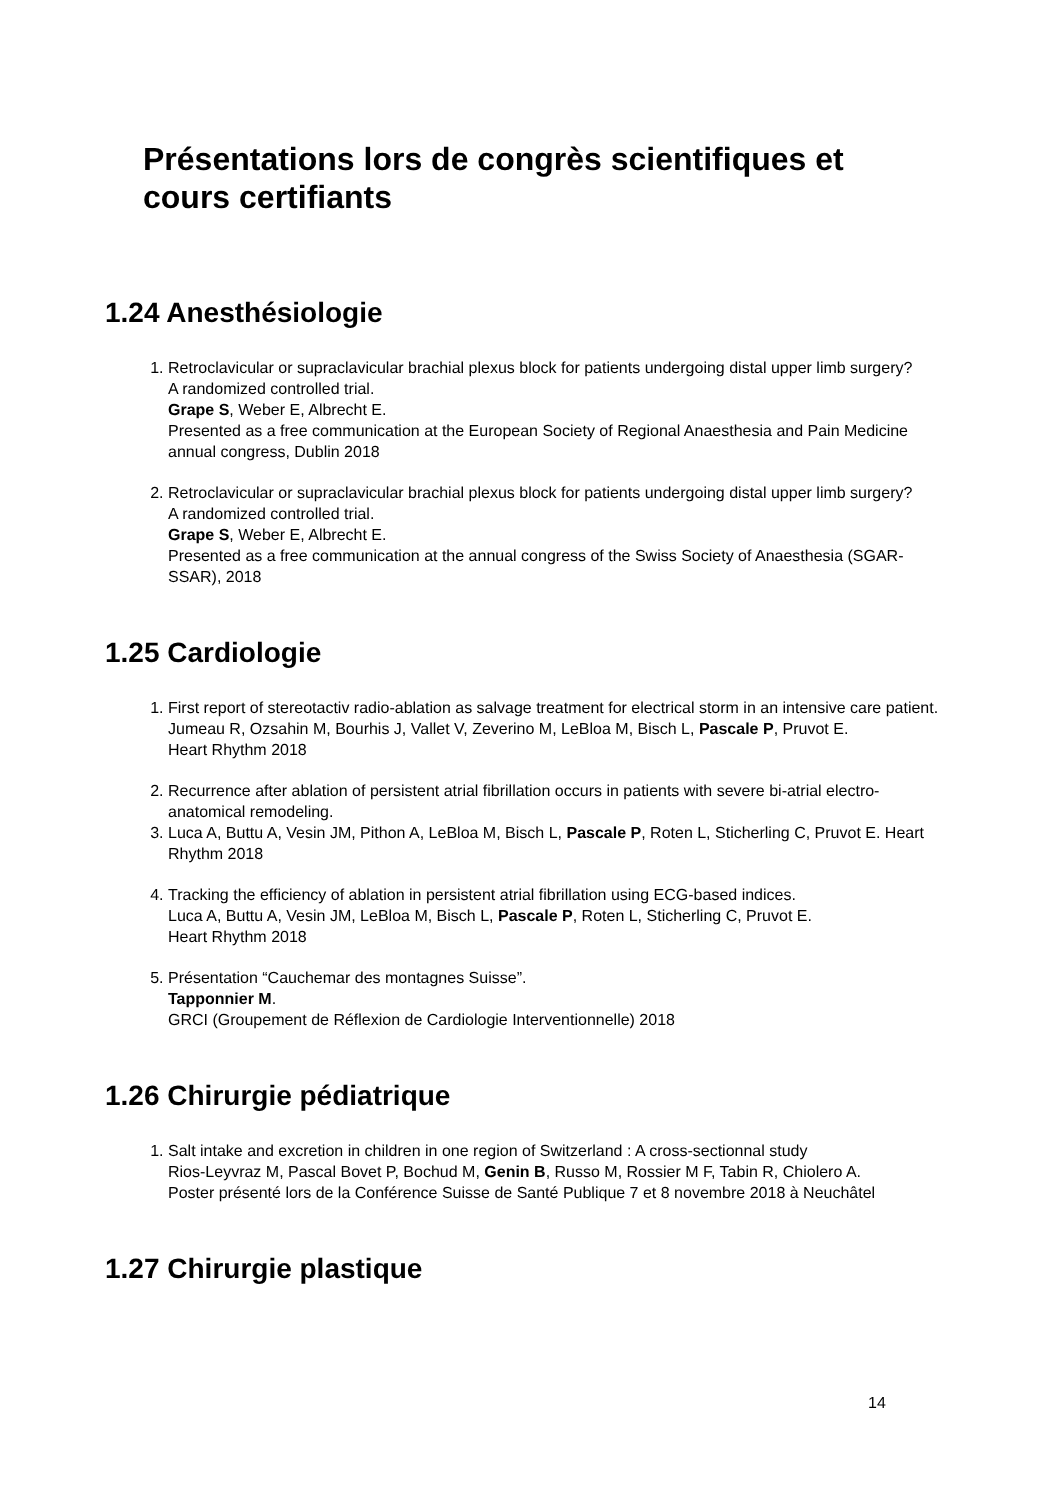Présentations lors de congrès scientifiques et
cours certifiants
1.24 Anesthésiologie
1. Retroclavicular or supraclavicular brachial plexus block for patients undergoing distal upper limb surgery?
A randomized controlled trial.
Grape S, Weber E, Albrecht E.
Presented as a free communication at the European Society of Regional Anaesthesia and Pain Medicine annual congress, Dublin 2018
2. Retroclavicular or supraclavicular brachial plexus block for patients undergoing distal upper limb surgery?
A randomized controlled trial.
Grape S, Weber E, Albrecht E.
Presented as a free communication at the annual congress of the Swiss Society of Anaesthesia (SGAR-SSAR), 2018
1.25 Cardiologie
1. First report of stereotactiv radio-ablation as salvage treatment for electrical storm in an intensive care patient.
Jumeau R, Ozsahin M, Bourhis J, Vallet V, Zeverino M, LeBloa M, Bisch L, Pascale P, Pruvot E.
Heart Rhythm 2018
2. Recurrence after ablation of persistent atrial fibrillation occurs in patients with severe bi-atrial electro-anatomical remodeling.
3. Luca A, Buttu A, Vesin JM, Pithon A, LeBloa M, Bisch L, Pascale P, Roten L, Sticherling C, Pruvot E. Heart Rhythm 2018
4. Tracking the efficiency of ablation in persistent atrial fibrillation using ECG-based indices.
Luca A, Buttu A, Vesin JM, LeBloa M, Bisch L, Pascale P, Roten L, Sticherling C, Pruvot E.
Heart Rhythm 2018
5. Présentation “Cauchemar des montagnes Suisse”.
Tapponnier M.
GRCI (Groupement de Réflexion de Cardiologie Interventionnelle) 2018
1.26 Chirurgie pédiatrique
1. Salt intake and excretion in children in one region of Switzerland : A cross-sectionnal study
Rios-Leyvraz M, Pascal Bovet P, Bochud M, Genin B, Russo M, Rossier M F, Tabin R, Chiolero A.
Poster présenté lors de la Conférence Suisse de Santé Publique 7 et 8 novembre 2018 à Neuchâtel
1.27 Chirurgie plastique
14